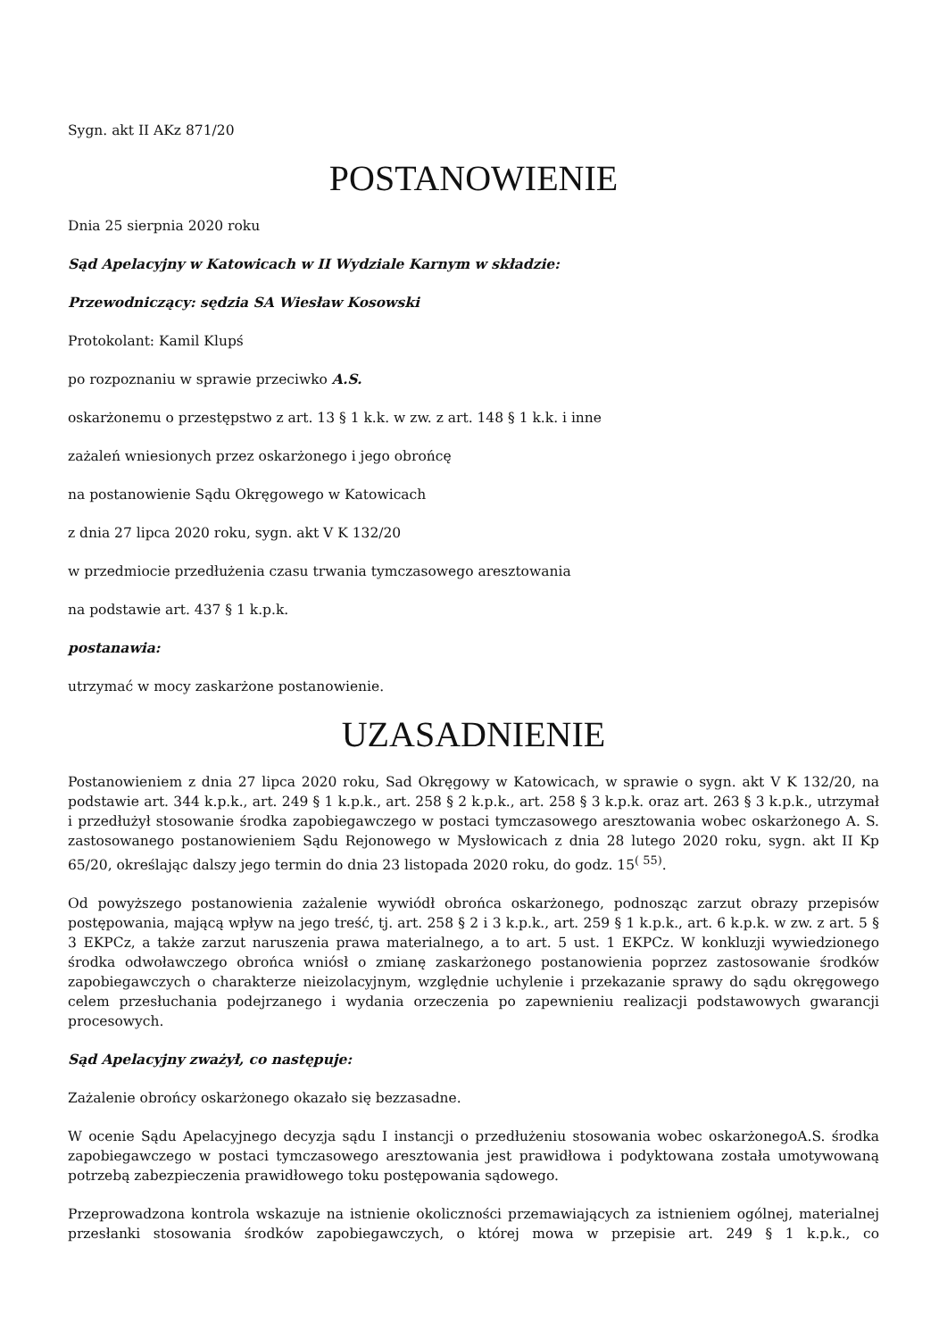Sygn. akt II AKz 871/20
POSTANOWIENIE
Dnia 25 sierpnia 2020 roku
Sąd Apelacyjny w Katowicach w II Wydziale Karnym w składzie:
Przewodniczący: sędzia SA Wiesław Kosowski
Protokolant: Kamil Klupś
po rozpoznaniu w sprawie przeciwko A.S.
oskarżonemu o przestępstwo z art. 13 § 1 k.k. w zw. z art. 148 § 1 k.k. i inne
zażaleń wniesionych przez oskarżonego i jego obrońcę
na postanowienie Sądu Okręgowego w Katowicach
z dnia 27 lipca 2020 roku, sygn. akt V K 132/20
w przedmiocie przedłużenia czasu trwania tymczasowego aresztowania
na podstawie art. 437 § 1 k.p.k.
postanawia:
utrzymać w mocy zaskarżone postanowienie.
UZASADNIENIE
Postanowieniem z dnia 27 lipca 2020 roku, Sad Okręgowy w Katowicach, w sprawie o sygn. akt V K 132/20, na podstawie art. 344 k.p.k., art. 249 § 1 k.p.k., art. 258 § 2 k.p.k., art. 258 § 3 k.p.k. oraz art. 263 § 3 k.p.k., utrzymał i przedłużył stosowanie środka zapobiegawczego w postaci tymczasowego aresztowania wobec oskarżonego A. S. zastosowanego postanowieniem Sądu Rejonowego w Mysłowicach z dnia 28 lutego 2020 roku, sygn. akt II Kp 65/20, określając dalszy jego termin do dnia 23 listopada 2020 roku, do godz. 15<sup>( 55)</sup>.
Od powyższego postanowienia zażalenie wywiódł obrońca oskarżonego, podnosząc zarzut obrazy przepisów postępowania, mającą wpływ na jego treść, tj. art. 258 § 2 i 3 k.p.k., art. 259 § 1 k.p.k., art. 6 k.p.k. w zw. z art. 5 § 3 EKPCz, a także zarzut naruszenia prawa materialnego, a to art. 5 ust. 1 EKPCz. W konkluzji wywiedzionego środka odwoławczego obrońca wniósł o zmianę zaskarżonego postanowienia poprzez zastosowanie środków zapobiegawczych o charakterze nieizolacyjnym, względnie uchylenie i przekazanie sprawy do sądu okręgowego celem przesłuchania podejrzanego i wydania orzeczenia po zapewnieniu realizacji podstawowych gwarancji procesowych.
Sąd Apelacyjny zważył, co następuje:
Zażalenie obrońcy oskarżonego okazało się bezzasadne.
W ocenie Sądu Apelacyjnego decyzja sądu I instancji o przedłużeniu stosowania wobec oskarżonegoA.S. środka zapobiegawczego w postaci tymczasowego aresztowania jest prawidłowa i podyktowana została umotywowaną potrzebą zabezpieczenia prawidłowego toku postępowania sądowego.
Przeprowadzona kontrola wskazuje na istnienie okoliczności przemawiających za istnieniem ogólnej, materialnej przesłanki stosowania środków zapobiegawczych, o której mowa w przepisie art. 249 § 1 k.p.k., co